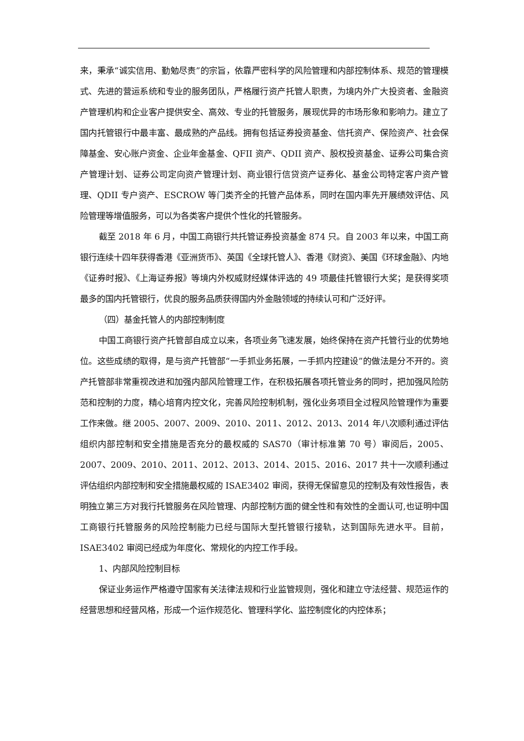来，秉承“诚实信用、勤勉尽责”的宗旨，依靠严密科学的风险管理和内部控制体系、规范的管理模式、先进的营运系统和专业的服务团队，严格履行资产托管人职责，为境内外广大投资者、金融资产管理机构和企业客户提供安全、高效、专业的托管服务，展现优异的市场形象和影响力。建立了国内托管银行中最丰富、最成熟的产品线。拥有包括证券投资基金、信托资产、保险资产、社会保障基金、安心账户资金、企业年金基金、QFII 资产、QDII 资产、股权投资基金、证券公司集合资产管理计划、证券公司定向资产管理计划、商业银行信贷资产证券化、基金公司特定客户资产管理、QDII 专户资产、ESCROW 等门类齐全的托管产品体系，同时在国内率先开展绩效评估、风险管理等增值服务，可以为各类客户提供个性化的托管服务。
截至 2018 年 6 月，中国工商银行共托管证券投资基金 874 只。自 2003 年以来，中国工商银行连续十四年获得香港《亚洲货币》、英国《全球托管人》、香港《财资》、美国《环球金融》、内地《证券时报》、《上海证券报》等境内外权威财经媒体评选的 49 项最佳托管银行大奖；是获得奖项最多的国内托管银行，优良的服务品质获得国内外金融领域的持续认可和广泛好评。
（四）基金托管人的内部控制制度
中国工商银行资产托管部自成立以来，各项业务飞速发展，始终保持在资产托管行业的优势地位。这些成绩的取得，是与资产托管部“一手抓业务拓展，一手抓内控建设”的做法是分不开的。资产托管部非常重视改进和加强内部风险管理工作，在积极拓展各项托管业务的同时，把加强风险防范和控制的力度，精心培育内控文化，完善风险控制机制，强化业务项目全过程风险管理作为重要工作来做。继 2005、2007、2009、2010、2011、2012、2013、2014 年八次顺利通过评估组织内部控制和安全措施是否充分的最权威的 SAS70（审计标准第 70 号）审阅后，2005、2007、2009、2010、2011、2012、2013、2014、2015、2016、2017 共十一次顺利通过评估组织内部控制和安全措施最权威的 ISAE3402 审阅，获得无保留意见的控制及有效性报告，表明独立第三方对我行托管服务在风险管理、内部控制方面的健全性和有效性的全面认可,也证明中国工商银行托管服务的风险控制能力已经与国际大型托管银行接轨，达到国际先进水平。目前，ISAE3402 审阅已经成为年度化、常规化的内控工作手段。
1、内部风险控制目标
保证业务运作严格遵守国家有关法律法规和行业监管规则，强化和建立守法经营、规范运作的经营思想和经营风格，形成一个运作规范化、管理科学化、监控制度化的内控体系；